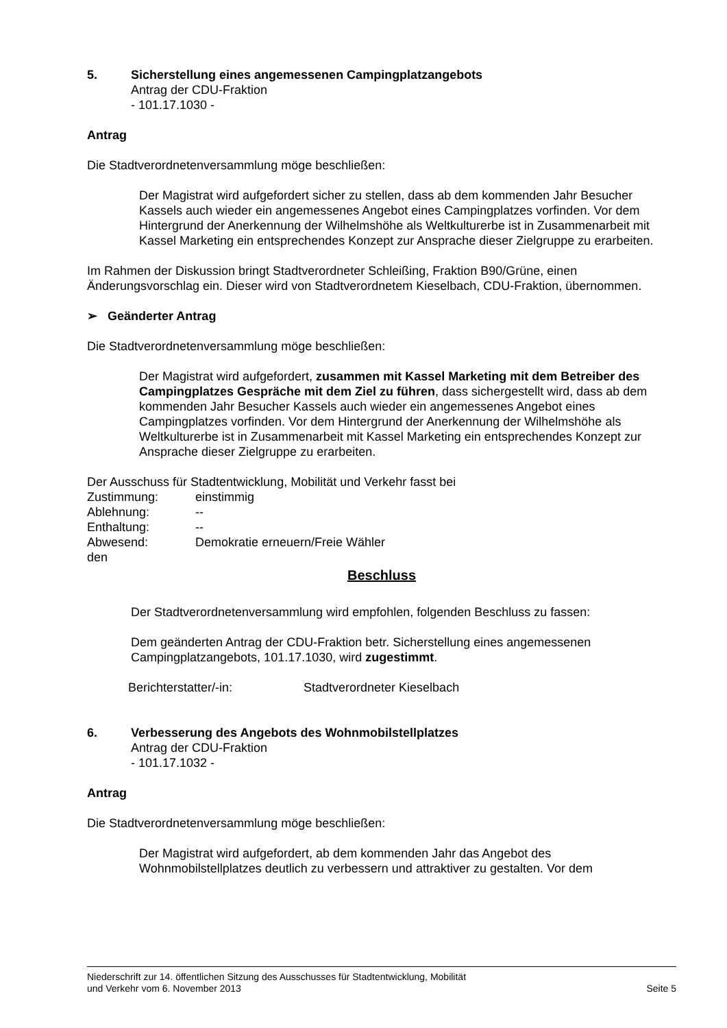5. Sicherstellung eines angemessenen Campingplatzangebots
Antrag der CDU-Fraktion
- 101.17.1030 -
Antrag
Die Stadtverordnetenversammlung möge beschließen:
Der Magistrat wird aufgefordert sicher zu stellen, dass ab dem kommenden Jahr Besucher Kassels auch wieder ein angemessenes Angebot eines Campingplatzes vorfinden. Vor dem Hintergrund der Anerkennung der Wilhelmshöhe als Weltkulturerbe ist in Zusammenarbeit mit Kassel Marketing ein entsprechendes Konzept zur Ansprache dieser Zielgruppe zu erarbeiten.
Im Rahmen der Diskussion bringt Stadtverordneter Schleißing, Fraktion B90/Grüne, einen Änderungsvorschlag ein. Dieser wird von Stadtverordnetem Kieselbach, CDU-Fraktion, übernommen.
➢ Geänderter Antrag
Die Stadtverordnetenversammlung möge beschließen:
Der Magistrat wird aufgefordert, zusammen mit Kassel Marketing mit dem Betreiber des Campingplatzes Gespräche mit dem Ziel zu führen, dass sichergestellt wird, dass ab dem kommenden Jahr Besucher Kassels auch wieder ein angemessenes Angebot eines Campingplatzes vorfinden. Vor dem Hintergrund der Anerkennung der Wilhelmshöhe als Weltkulturerbe ist in Zusammenarbeit mit Kassel Marketing ein entsprechendes Konzept zur Ansprache dieser Zielgruppe zu erarbeiten.
Der Ausschuss für Stadtentwicklung, Mobilität und Verkehr fasst bei
| Zustimmung: | einstimmig |
| Ablehnung: | -- |
| Enthaltung: | -- |
| Abwesend: | Demokratie erneuern/Freie Wähler |
den
Beschluss
Der Stadtverordnetenversammlung wird empfohlen, folgenden Beschluss zu fassen:
Dem geänderten Antrag der CDU-Fraktion betr. Sicherstellung eines angemessenen Campingplatzangebots, 101.17.1030, wird zugestimmt.
Berichterstatter/-in: Stadtverordneter Kieselbach
6. Verbesserung des Angebots des Wohnmobilstellplatzes
Antrag der CDU-Fraktion
- 101.17.1032 -
Antrag
Die Stadtverordnetenversammlung möge beschließen:
Der Magistrat wird aufgefordert, ab dem kommenden Jahr das Angebot des Wohnmobilstellplatzes deutlich zu verbessern und attraktiver zu gestalten. Vor dem
Niederschrift zur 14. öffentlichen Sitzung des Ausschusses für Stadtentwicklung, Mobilität
und Verkehr vom 6. November 2013 Seite 5